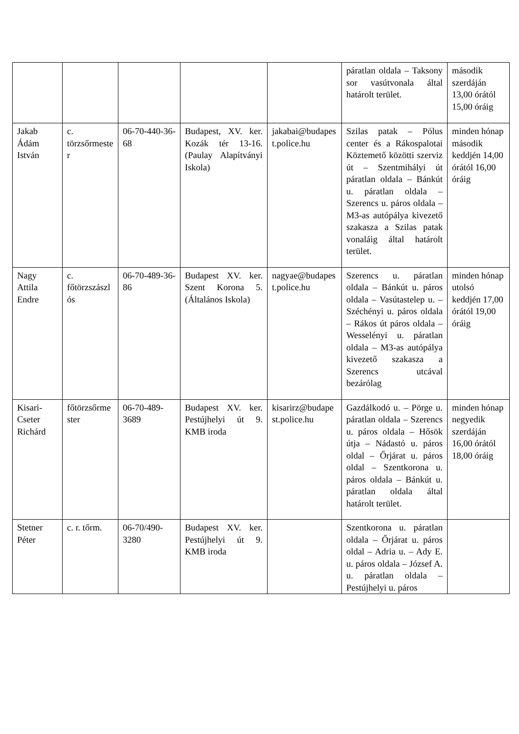| | | | | | páratlan oldala – Taksony sor vasútvonala által határolt terület. | második szerdáján 13,00 órától 15,00 óráig |
| Jakab Ádám István | c. törzsőrmester | 06-70-440-36-68 | Budapest, XV. ker. Kozák tér 13-16. (Paulay Alapítványi Iskola) | jakabai@budapest.police.hu | Szilas patak – Pólus center és a Rákospalotai Köztemető közötti szerviz út – Szentmihályi út páratlan oldala – Bánkút u. páratlan oldala – Szerencs u. páros oldala – M3-as autópálya kivezető szakasza a Szilas patak vonaláig által határolt terület. | minden hónap második keddjén 14,00 órától 16,00 óráig |
| Nagy Attila Endre | c. főtörzszászlós | 06-70-489-36-86 | Budapest XV. ker. Szent Korona 5. (Általános Iskola) | nagyae@budapest.police.hu | Szerencs u. páratlan oldala – Bánkút u. páros oldala – Vasútastelep u. – Széchényi u. páros oldala – Rákos út páros oldala – Wesselényi u. páratlan oldala – M3-as autópálya kivezető szakasza a Szerencs utcával bezárólag | minden hónap utolsó keddjén 17,00 órától 19,00 óráig |
| Kisari-Cseter Richárd | főtörzsőrmester | 06-70-489-3689 | Budapest XV. ker. Pestújhelyi út 9. KMB iroda | kisarirz@budapest.police.hu | Gazdálkodó u. – Pörge u. páratlan oldala – Szerencs u. páros oldala – Hősök útja – Nádastó u. páros oldal – Őrjárat u. páros oldal – Szentkorona u. páros oldala – Bánkút u. páratlan oldala által határolt terület. | minden hónap negyedik szerdáján 16,00 órától 18,00 óráig |
| Stetner Péter | c. r. tőrm. | 06-70/490-3280 | Budapest XV. ker. Pestújhelyi út 9. KMB iroda | | Szentkorona u. páratlan oldala – Őrjárat u. páros oldal – Adria u. – Ady E. u. páros oldala – József A. u. páratlan oldala – Pestújhelyi u. páros | |